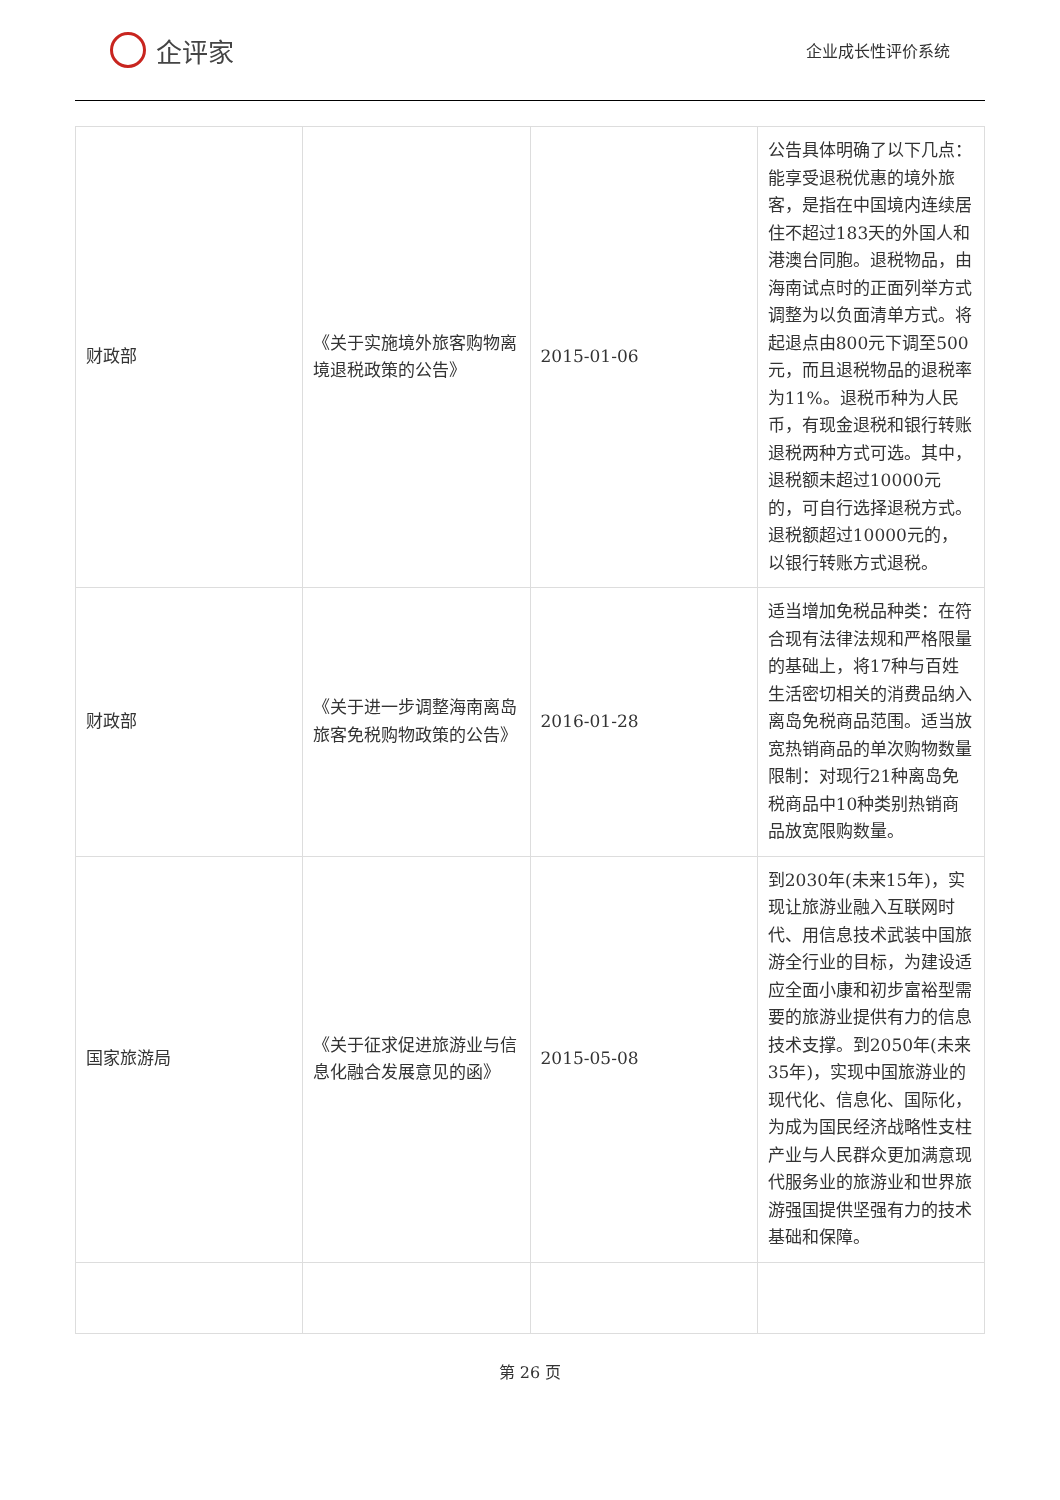企评家
企业成长性评价系统
| 财政部 | 《关于实施境外旅客购物离境退税政策的公告》 | 2015-01-06 | 公告具体明确了以下几点：能享受退税优惠的境外旅客，是指在中国境内连续居住不超过183天的外国人和港澳台同胞。退税物品，由海南试点时的正面列举方式调整为以负面清单方式。将起退点由800元下调至500元，而且退税物品的退税率为11%。退税币种为人民币，有现金退税和银行转账退税两种方式可选。其中，退税额未超过10000元的，可自行选择退税方式。退税额超过10000元的，以银行转账方式退税。 |
| 财政部 | 《关于进一步调整海南离岛旅客免税购物政策的公告》 | 2016-01-28 | 适当增加免税品种类：在符合现有法律法规和严格限量的基础上，将17种与百姓生活密切相关的消费品纳入离岛免税商品范围。适当放宽热销商品的单次购物数量限制：对现行21种离岛免税商品中10种类别热销商品放宽限购数量。 |
| 国家旅游局 | 《关于征求促进旅游业与信息化融合发展意见的函》 | 2015-05-08 | 到2030年(未来15年)，实现让旅游业融入互联网时代、用信息技术武装中国旅游全行业的目标，为建设适应全面小康和初步富裕型需要的旅游业提供有力的信息技术支撑。到2050年(未来35年)，实现中国旅游业的现代化、信息化、国际化，为成为国民经济战略性支柱产业与人民群众更加满意现代服务业的旅游业和世界旅游强国提供坚强有力的技术基础和保障。 |
第 26 页